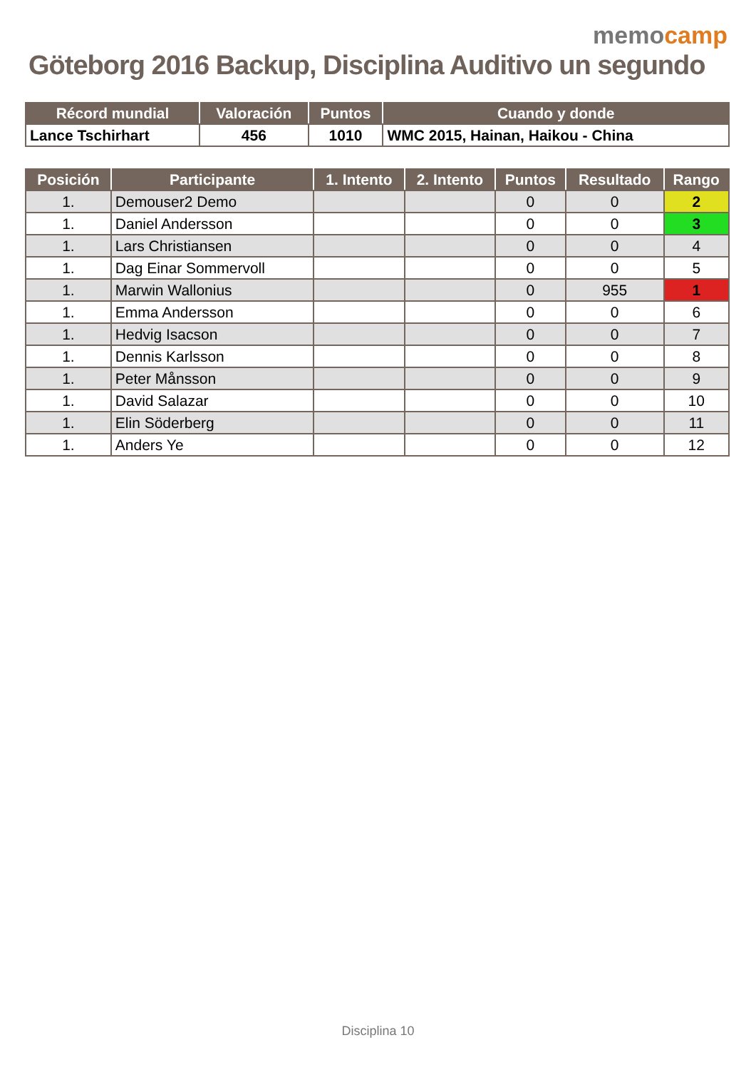memocamp
Göteborg 2016 Backup, Disciplina Auditivo un segundo
| Récord mundial | Valoración | Puntos | Cuando y donde |
| --- | --- | --- | --- |
| Lance Tschirhart | 456 | 1010 | WMC 2015, Hainan, Haikou - China |
| Posición | Participante | 1. Intento | 2. Intento | Puntos | Resultado | Rango |
| --- | --- | --- | --- | --- | --- | --- |
| 1. | Demouser2 Demo | | | 0 | 0 | 2 |
| 1. | Daniel Andersson | | | 0 | 0 | 3 |
| 1. | Lars Christiansen | | | 0 | 0 | 4 |
| 1. | Dag Einar Sommervoll | | | 0 | 0 | 5 |
| 1. | Marwin Wallonius | | | 0 | 955 | 1 |
| 1. | Emma Andersson | | | 0 | 0 | 6 |
| 1. | Hedvig Isacson | | | 0 | 0 | 7 |
| 1. | Dennis Karlsson | | | 0 | 0 | 8 |
| 1. | Peter Månsson | | | 0 | 0 | 9 |
| 1. | David Salazar | | | 0 | 0 | 10 |
| 1. | Elin Söderberg | | | 0 | 0 | 11 |
| 1. | Anders Ye | | | 0 | 0 | 12 |
Disciplina 10